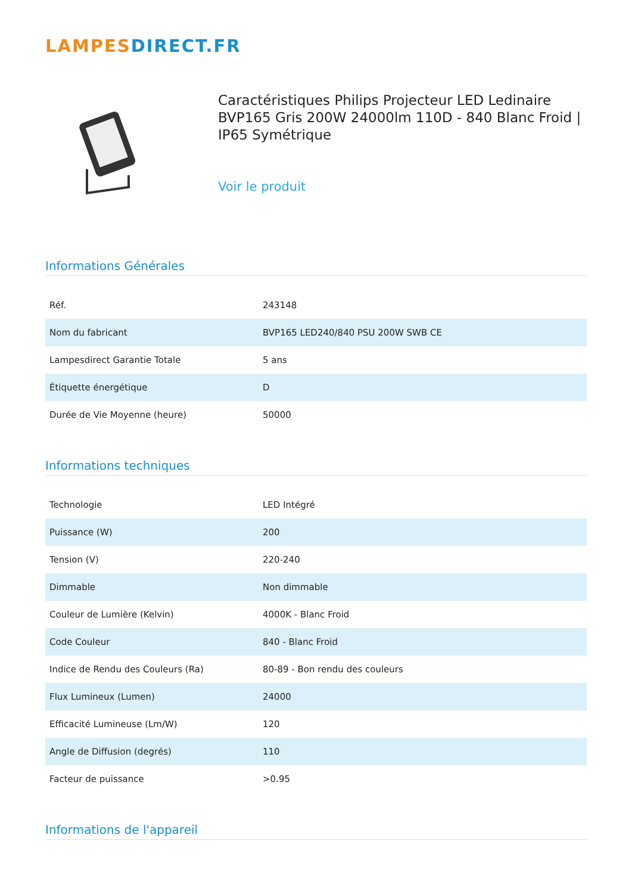LAMPES DIRECT.FR
Caractéristiques Philips Projecteur LED Ledinaire BVP165 Gris 200W 24000lm 110D - 840 Blanc Froid | IP65 Symétrique
Voir le produit
Informations Générales
| Réf. | 243148 |
| Nom du fabricant | BVP165 LED240/840 PSU 200W SWB CE |
| Lampesdirect Garantie Totale | 5 ans |
| Étiquette énergétique | D |
| Durée de Vie Moyenne (heure) | 50000 |
Informations techniques
| Technologie | LED Intégré |
| Puissance (W) | 200 |
| Tension (V) | 220-240 |
| Dimmable | Non dimmable |
| Couleur de Lumière (Kelvin) | 4000K - Blanc Froid |
| Code Couleur | 840 - Blanc Froid |
| Indice de Rendu des Couleurs (Ra) | 80-89 - Bon rendu des couleurs |
| Flux Lumineux (Lumen) | 24000 |
| Efficacité Lumineuse (Lm/W) | 120 |
| Angle de Diffusion (degrés) | 110 |
| Facteur de puissance | >0.95 |
Informations de l'appareil